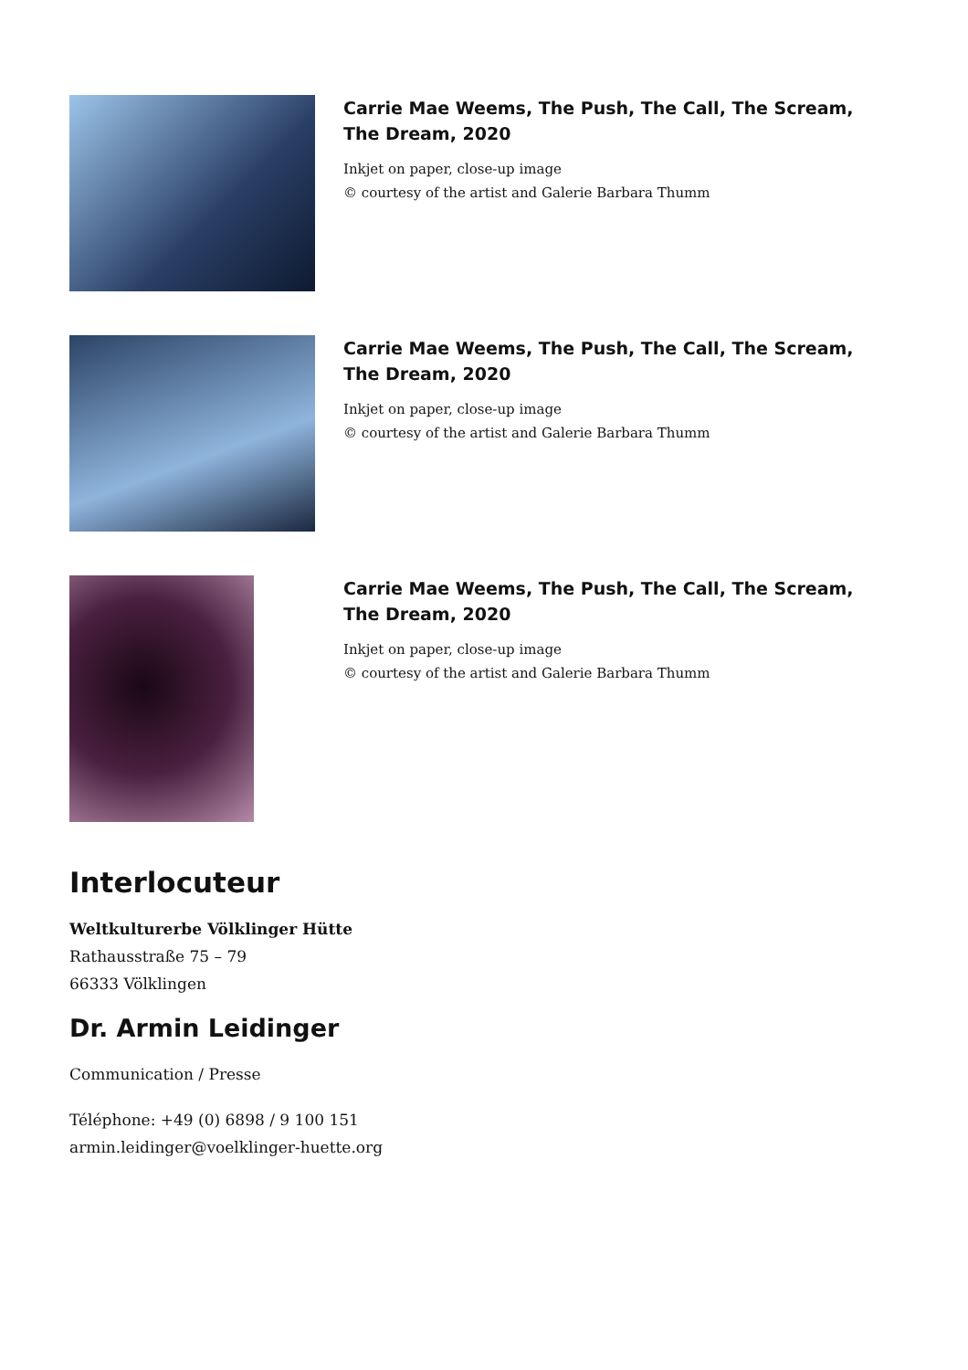Carrie Mae Weems, The Push, The Call, The Scream, The Dream, 2020
Inkjet on paper, close-up image
© courtesy of the artist and Galerie Barbara Thumm
Carrie Mae Weems, The Push, The Call, The Scream, The Dream, 2020
Inkjet on paper, close-up image
© courtesy of the artist and Galerie Barbara Thumm
Carrie Mae Weems, The Push, The Call, The Scream, The Dream, 2020
Inkjet on paper, close-up image
© courtesy of the artist and Galerie Barbara Thumm
Interlocuteur
Weltkulturerbe Völklinger Hütte
Rathausstraße 75 – 79
66333 Völklingen
Dr. Armin Leidinger
Communication / Presse
Téléphone: +49 (0) 6898 / 9 100 151
armin.leidinger@voelklinger-huette.org